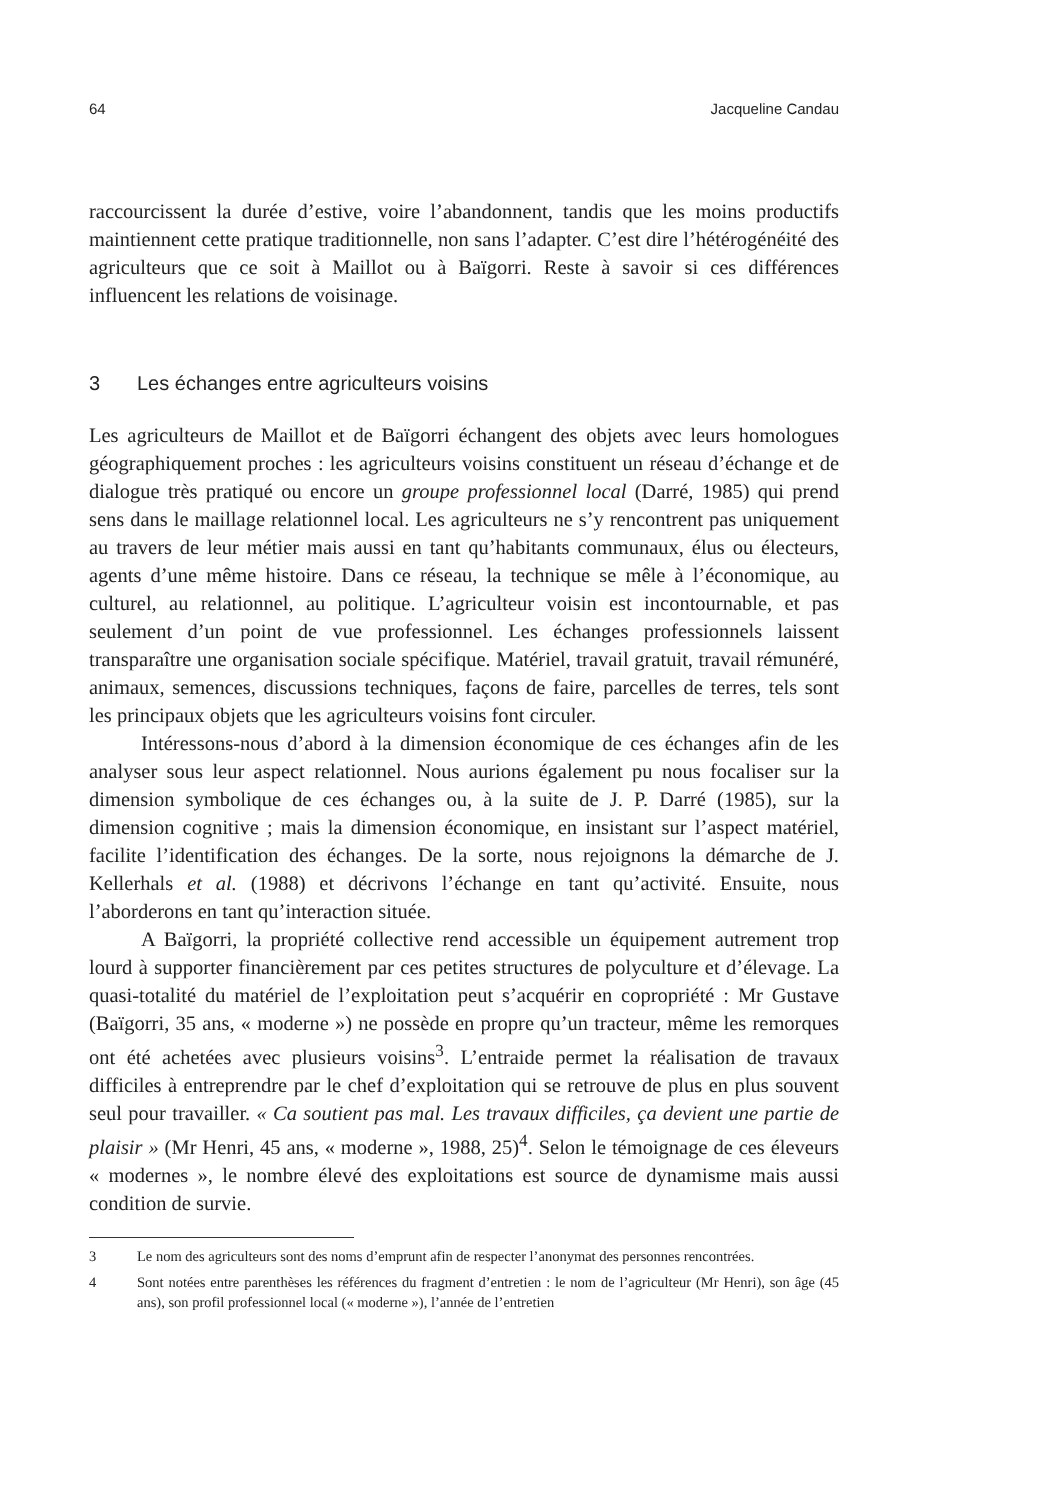64 Jacqueline Candau
raccourcissent la durée d’estive, voire l’abandonnent, tandis que les moins productifs maintiennent cette pratique traditionnelle, non sans l’adapter. C’est dire l’hétérogénéité des agriculteurs que ce soit à Maillot ou à Baïgorri. Reste à savoir si ces différences influencent les relations de voisinage.
3 Les échanges entre agriculteurs voisins
Les agriculteurs de Maillot et de Baïgorri échangent des objets avec leurs homologues géographiquement proches : les agriculteurs voisins constituent un réseau d’échange et de dialogue très pratiqué ou encore un groupe professionnel local (Darré, 1985) qui prend sens dans le maillage relationnel local. Les agriculteurs ne s’y rencontrent pas uniquement au travers de leur métier mais aussi en tant qu’habitants communaux, élus ou électeurs, agents d’une même histoire. Dans ce réseau, la technique se mêle à l’économique, au culturel, au relationnel, au politique. L’agriculteur voisin est incontournable, et pas seulement d’un point de vue professionnel. Les échanges professionnels laissent transparaître une organisation sociale spécifique. Matériel, travail gratuit, travail rémunéré, animaux, semences, discussions techniques, façons de faire, parcelles de terres, tels sont les principaux objets que les agriculteurs voisins font circuler.
Intéressons-nous d’abord à la dimension économique de ces échanges afin de les analyser sous leur aspect relationnel. Nous aurions également pu nous focaliser sur la dimension symbolique de ces échanges ou, à la suite de J. P. Darré (1985), sur la dimension cognitive ; mais la dimension économique, en insistant sur l’aspect matériel, facilite l’identification des échanges. De la sorte, nous rejoignons la démarche de J. Kellerhals et al. (1988) et décrivons l’échange en tant qu’activité. Ensuite, nous l’aborderons en tant qu’interaction située.
A Baïgorri, la propriété collective rend accessible un équipement autrement trop lourd à supporter financièrement par ces petites structures de polyculture et d’élevage. La quasi-totalité du matériel de l’exploitation peut s’acquérir en copropriété : Mr Gustave (Baïgorri, 35 ans, « moderne ») ne possède en propre qu’un tracteur, même les remorques ont été achetées avec plusieurs voisins<sup>3</sup>. L’entraide permet la réalisation de travaux difficiles à entreprendre par le chef d’exploitation qui se retrouve de plus en plus souvent seul pour travailler. « Ca soutient pas mal. Les travaux difficiles, ça devient une partie de plaisir » (Mr Henri, 45 ans, « moderne », 1988, 25)<sup>4</sup>. Selon le témoignage de ces éleveurs « modernes », le nombre élevé des exploitations est source de dynamisme mais aussi condition de survie.
3 Le nom des agriculteurs sont des noms d’emprunt afin de respecter l’anonymat des personnes rencontrées.
4 Sont notées entre parenthèses les références du fragment d’entretien : le nom de l’agriculteur (Mr Henri), son âge (45 ans), son profil professionnel local (« moderne »), l’année de l’entretien